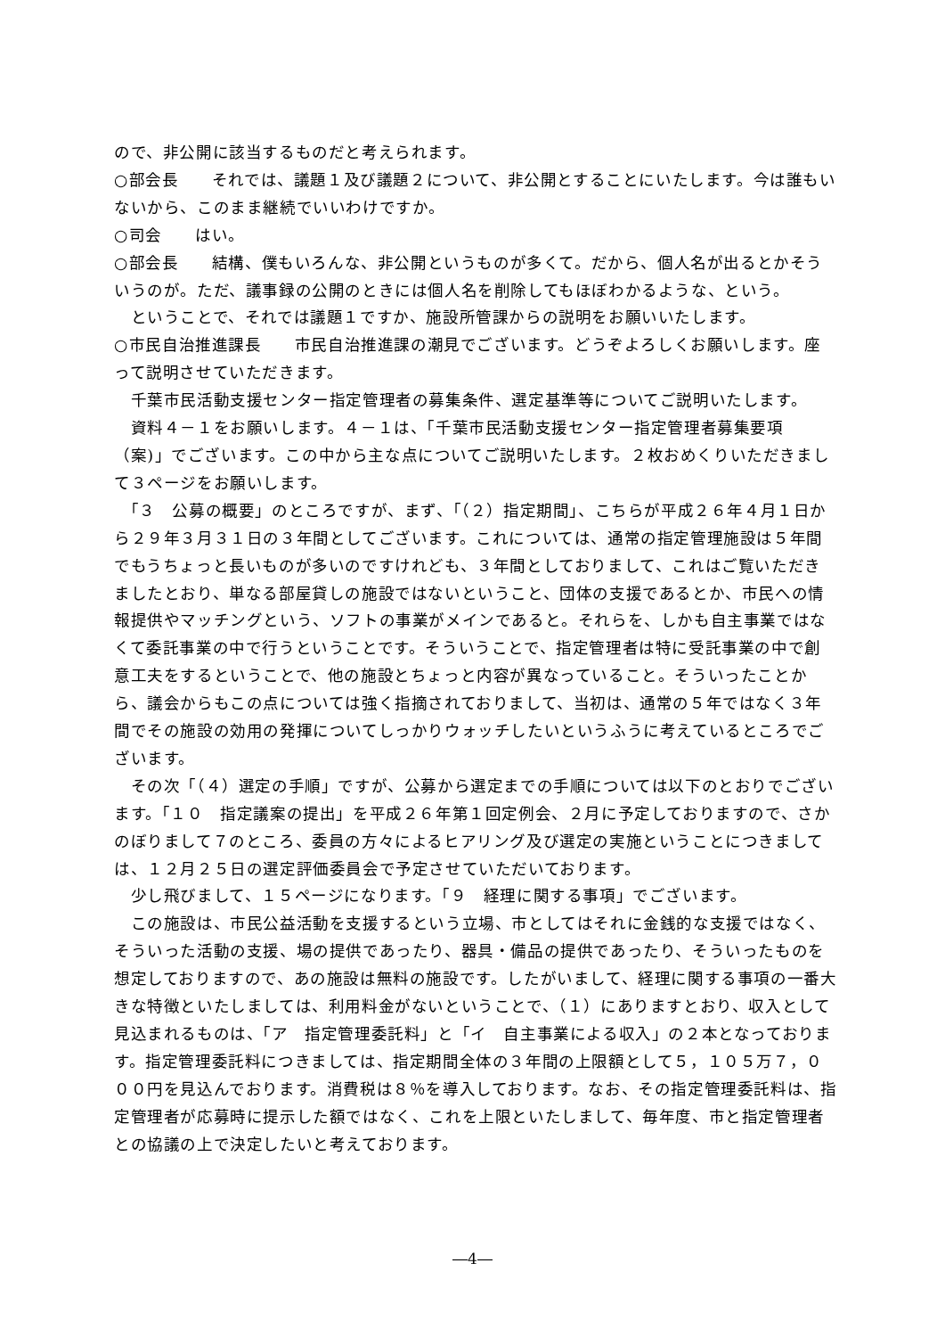ので、非公開に該当するものだと考えられます。
○部会長　　それでは、議題１及び議題２について、非公開とすることにいたします。今は誰もいないから、このまま継続でいいわけですか。
○司会　　はい。
○部会長　　結構、僕もいろんな、非公開というものが多くて。だから、個人名が出るとかそういうのが。ただ、議事録の公開のときには個人名を削除してもほぼわかるような、という。
　ということで、それでは議題１ですか、施設所管課からの説明をお願いいたします。
○市民自治推進課長　　市民自治推進課の潮見でございます。どうぞよろしくお願いします。座って説明させていただきます。
　千葉市民活動支援センター指定管理者の募集条件、選定基準等についてご説明いたします。
　資料４－１をお願いします。４－１は、「千葉市民活動支援センター指定管理者募集要項（案)」でございます。この中から主な点についてご説明いたします。２枚おめくりいただきまして３ページをお願いします。
　「３　公募の概要」のところですが、まず、「（２）指定期間」、こちらが平成２６年４月１日から２９年３月３１日の３年間としてございます。これについては、通常の指定管理施設は５年間でもうちょっと長いものが多いのですけれども、３年間としておりまして、これはご覧いただきましたとおり、単なる部屋貸しの施設ではないということ、団体の支援であるとか、市民への情報提供やマッチングという、ソフトの事業がメインであると。それらを、しかも自主事業ではなくて委託事業の中で行うということです。そういうことで、指定管理者は特に受託事業の中で創意工夫をするということで、他の施設とちょっと内容が異なっていること。そういったことから、議会からもこの点については強く指摘されておりまして、当初は、通常の５年ではなく３年間でその施設の効用の発揮についてしっかりウォッチしたいというふうに考えているところでございます。
　その次「（４）選定の手順」ですが、公募から選定までの手順については以下のとおりでございます。「１０　指定議案の提出」を平成２６年第１回定例会、２月に予定しておりますので、さかのぼりまして７のところ、委員の方々によるヒアリング及び選定の実施ということにつきましては、１２月２５日の選定評価委員会で予定させていただいております。
　少し飛びまして、１５ページになります。「９　経理に関する事項」でございます。
　この施設は、市民公益活動を支援するという立場、市としてはそれに金銭的な支援ではなく、そういった活動の支援、場の提供であったり、器具・備品の提供であったり、そういったものを想定しておりますので、あの施設は無料の施設です。したがいまして、経理に関する事項の一番大きな特徴といたしましては、利用料金がないということで、（１）にありますとおり、収入として見込まれるものは、「ア　指定管理委託料」と「イ　自主事業による収入」の２本となっております。指定管理委託料につきましては、指定期間全体の３年間の上限額として５，１０５万７，０００円を見込んでおります。消費税は８％を導入しております。なお、その指定管理委託料は、指定管理者が応募時に提示した額ではなく、これを上限といたしまして、毎年度、市と指定管理者との協議の上で決定したいと考えております。
―4―